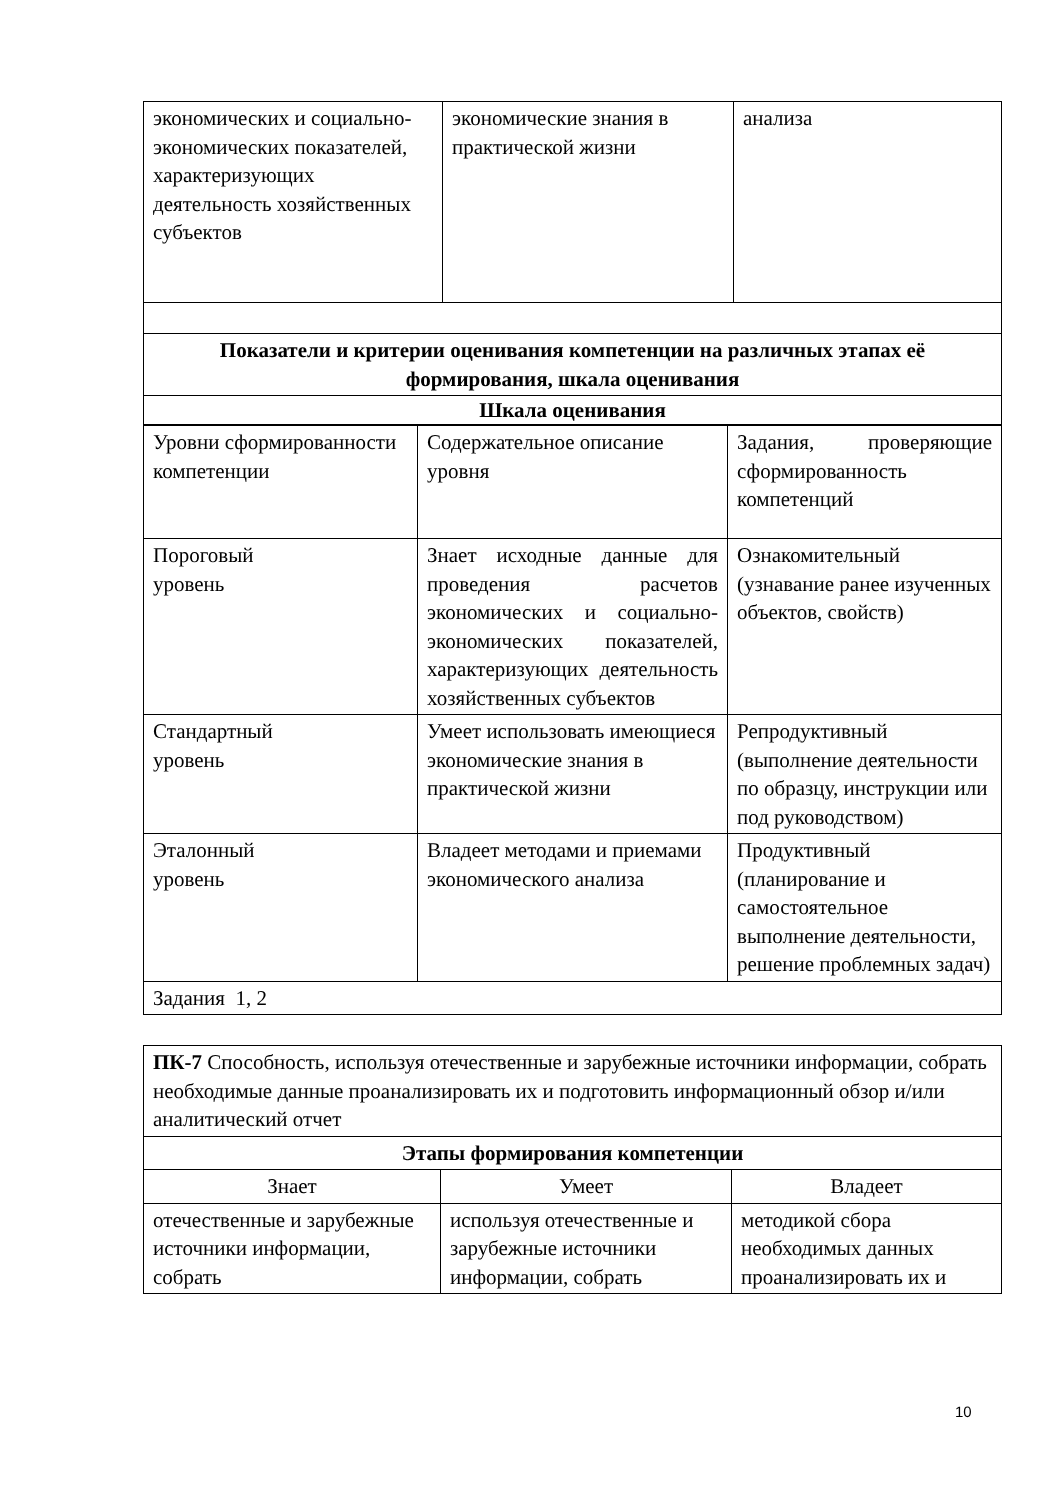| экономических и социально-экономических показателей, характеризующих деятельность хозяйственных субъектов | экономические знания в практической жизни | анализа |
| Показатели и критерии оценивания компетенции на различных этапах её формирования, шкала оценивания | | |
| Шкала оценивания | | |
| Уровни сформированности компетенции | Содержательное описание уровня | Задания, проверяющие сформированность компетенций |
| Пороговый уровень | Знает исходные данные для проведения расчетов экономических и социально-экономических показателей, характеризующих деятельность хозяйственных субъектов | Ознакомительный (узнавание ранее изученных объектов, свойств) |
| Стандартный уровень | Умеет использовать имеющиеся экономические знания в практической жизни | Репродуктивный (выполнение деятельности по образцу, инструкции или под руководством) |
| Эталонный уровень | Владеет методами и приемами экономического анализа | Продуктивный (планирование и самостоятельное выполнение деятельности, решение проблемных задач) |
| Задания 1, 2 | | |
| ПК-7 Способность, используя отечественные и зарубежные источники информации, собрать необходимые данные проанализировать их и подготовить информационный обзор и/или аналитический отчет | | |
| Этапы формирования компетенции | | |
| Знает | Умеет | Владеет |
| отечественные и зарубежные источники информации, собрать | используя отечественные и зарубежные источники информации, собрать | методикой сбора необходимых данных проанализировать их и |
10